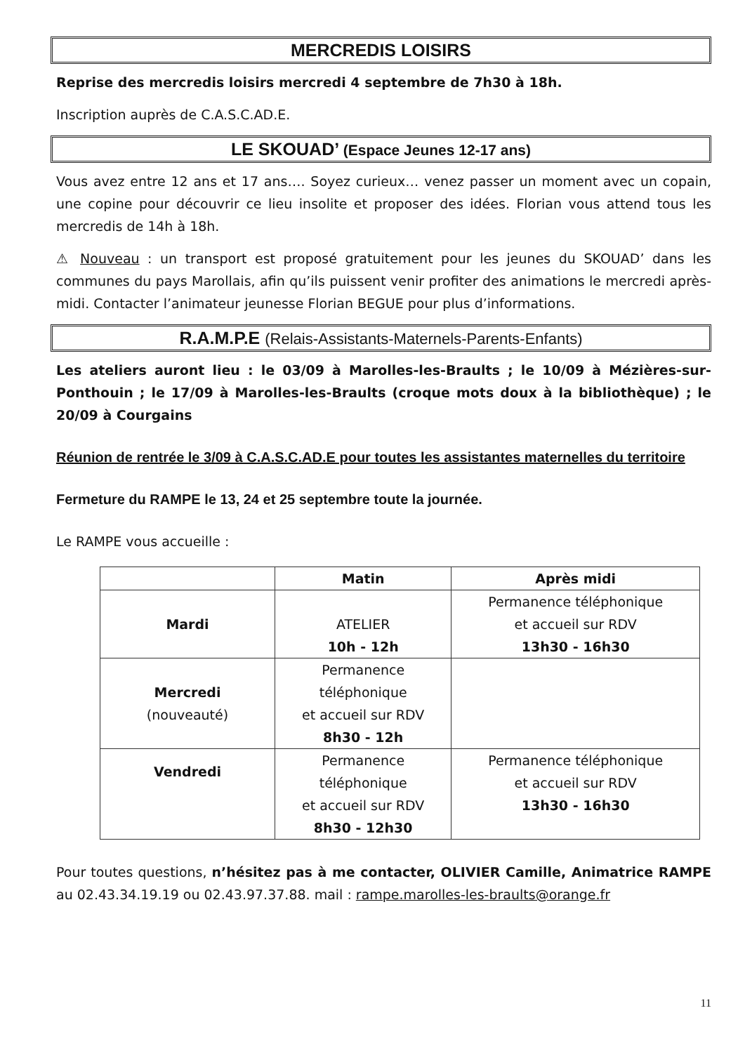MERCREDIS LOISIRS
Reprise des mercredis loisirs mercredi 4 septembre de 7h30 à 18h.
Inscription auprès de C.A.S.C.AD.E.
LE SKOUAD’ (Espace Jeunes 12-17 ans)
Vous avez entre 12 ans et 17 ans…. Soyez curieux… venez passer un moment avec un copain, une copine pour découvrir ce lieu insolite et proposer des idées. Florian vous attend tous les mercredis de 14h à 18h.
⚠ Nouveau : un transport est proposé gratuitement pour les jeunes du SKOUAD’ dans les communes du pays Marollais, afin qu’ils puissent venir profiter des animations le mercredi après-midi. Contacter l’animateur jeunesse Florian BEGUE pour plus d’informations.
R.A.M.P.E (Relais-Assistants-Maternels-Parents-Enfants)
Les ateliers auront lieu : le 03/09 à Marolles-les-Braults ; le 10/09 à Mézières-sur-Ponthouin ; le 17/09 à Marolles-les-Braults (croque mots doux à la bibliothèque) ; le 20/09 à Courgains
Réunion de rentrée le 3/09 à C.A.S.C.AD.E pour toutes les assistantes maternelles du territoire
Fermeture du RAMPE le 13, 24 et 25 septembre toute la journée.
Le RAMPE vous accueille :
| | Matin | Après midi |
| --- | --- | --- |
| Mardi | ATELIER 10h - 12h | Permanence téléphonique et accueil sur RDV 13h30 - 16h30 |
| Mercredi (nouveauté) | Permanence téléphonique et accueil sur RDV 8h30 - 12h | |
| Vendredi | Permanence téléphonique et accueil sur RDV 8h30 - 12h30 | Permanence téléphonique et accueil sur RDV 13h30 - 16h30 |
Pour toutes questions, n’hésitez pas à me contacter, OLIVIER Camille, Animatrice RAMPE au 02.43.34.19.19 ou 02.43.97.37.88. mail : rampe.marolles-les-braults@orange.fr
11